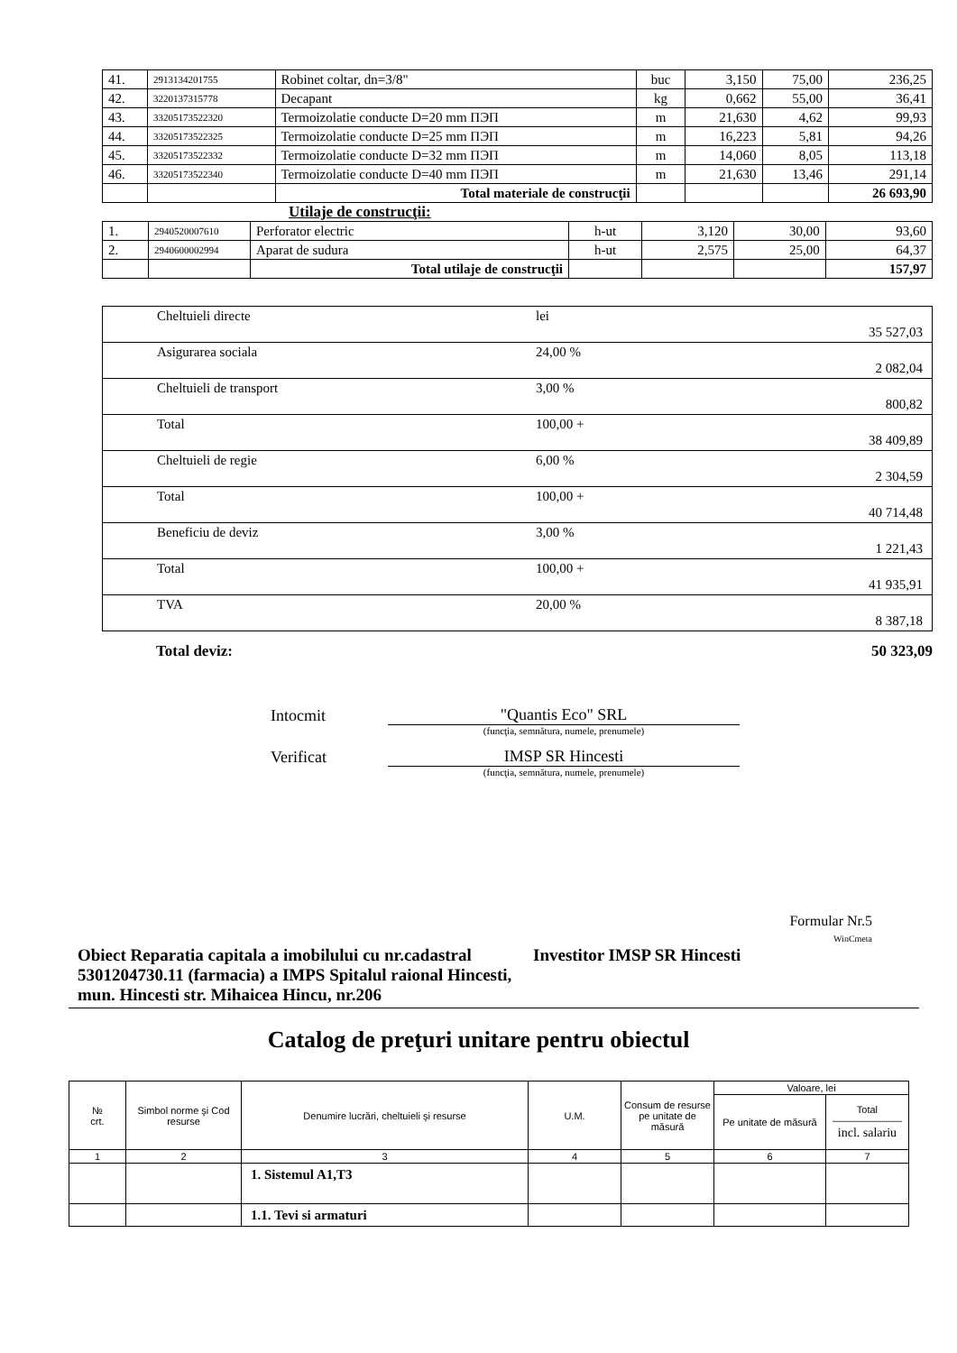| 41. | 2913134201755 | Robinet coltar, dn=3/8" | buc | 3,150 | 75,00 | 236,25 |
| 42. | 3220137315778 | Decapant | kg | 0,662 | 55,00 | 36,41 |
| 43. | 33205173522320 | Termoizolatie conducte D=20 mm ПЭП | m | 21,630 | 4,62 | 99,93 |
| 44. | 33205173522325 | Termoizolatie conducte D=25 mm ПЭП | m | 16,223 | 5,81 | 94,26 |
| 45. | 33205173522332 | Termoizolatie conducte D=32 mm ПЭП | m | 14,060 | 8,05 | 113,18 |
| 46. | 33205173522340 | Termoizolatie conducte D=40 mm ПЭП | m | 21,630 | 13,46 | 291,14 |
| | | Total materiale de construcţii | | | | 26 693,90 |
Utilaje de construcţii:
| 1. | 2940520007610 | Perforator electric | h-ut | 3,120 | 30,00 | 93,60 |
| 2. | 2940600002994 | Aparat de sudura | h-ut | 2,575 | 25,00 | 64,37 |
| | | Total utilaje de construcţii | | | | 157,97 |
| Cheltuieli directe | lei | 35 527,03 |
| Asigurarea sociala | 24,00 % | 2 082,04 |
| Cheltuieli de transport | 3,00 % | 800,82 |
| Total | 100,00 + | 38 409,89 |
| Cheltuieli de regie | 6,00 % | 2 304,59 |
| Total | 100,00 + | 40 714,48 |
| Beneficiu de deviz | 3,00 % | 1 221,43 |
| Total | 100,00 + | 41 935,91 |
| TVA | 20,00 % | 8 387,18 |
Total deviz: 50 323,09
Intocmit "Quantis Eco" SRL
(funcţia, semnătura, numele, prenumele)
Verificat IMSP SR Hincesti
(funcţia, semnătura, numele, prenumele)
Formular Nr.5
WinCmeta
Obiect Reparatia capitala a imobilului cu nr.cadastral 5301204730.11 (farmacia) a IMPS Spitalul raional Hincesti, mun. Hincesti str. Mihaicea Hincu, nr.206
Investitor IMSP SR Hincesti
Catalog de preţuri unitare pentru obiectul
| № crt. | Simbol norme şi Cod resurse | Denumire lucrări, cheltuieli şi resurse | U.M. | Consum de resurse pe unitate de măsură | Valoare, lei | |
| --- | --- | --- | --- | --- | --- | --- |
| | | | | | Pe unitate de măsură | Total ——————— incl. salariu |
| 1 | 2 | 3 | 4 | 5 | 6 | 7 |
| | | 1. Sistemul A1,T3 | | | | |
| | | 1.1. Tevi si armaturi | | | | |